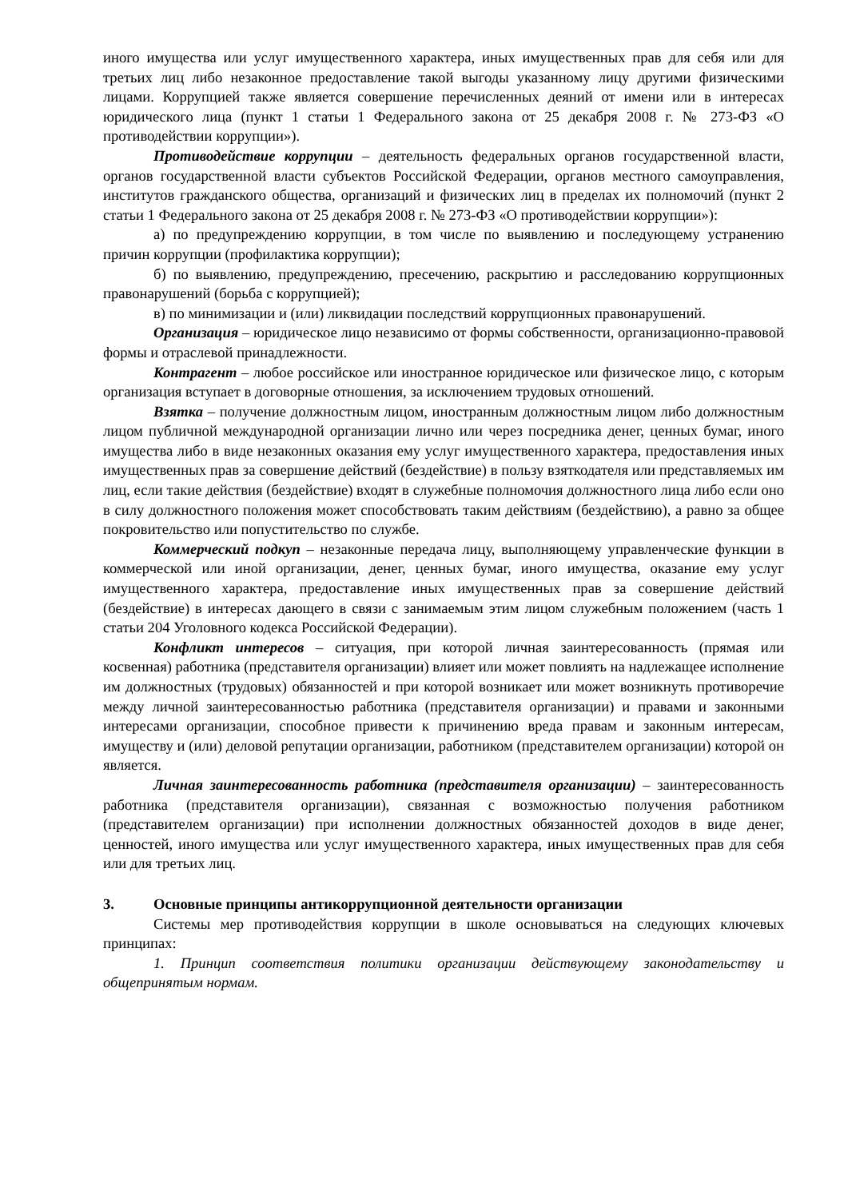иного имущества или услуг имущественного характера, иных имущественных прав для себя или для третьих лиц либо незаконное предоставление такой выгоды указанному лицу другими физическими лицами. Коррупцией также является совершение перечисленных деяний от имени или в интересах юридического лица (пункт 1 статьи 1 Федерального закона от 25 декабря 2008 г. № 273-ФЗ «О противодействии коррупции»).
Противодействие коррупции – деятельность федеральных органов государственной власти, органов государственной власти субъектов Российской Федерации, органов местного самоуправления, институтов гражданского общества, организаций и физических лиц в пределах их полномочий (пункт 2 статьи 1 Федерального закона от 25 декабря 2008 г. № 273-ФЗ «О противодействии коррупции»):
а) по предупреждению коррупции, в том числе по выявлению и последующему устранению причин коррупции (профилактика коррупции);
б) по выявлению, предупреждению, пресечению, раскрытию и расследованию коррупционных правонарушений (борьба с коррупцией);
в) по минимизации и (или) ликвидации последствий коррупционных правонарушений.
Организация – юридическое лицо независимо от формы собственности, организационно-правовой формы и отраслевой принадлежности.
Контрагент – любое российское или иностранное юридическое или физическое лицо, с которым организация вступает в договорные отношения, за исключением трудовых отношений.
Взятка – получение должностным лицом, иностранным должностным лицом либо должностным лицом публичной международной организации лично или через посредника денег, ценных бумаг, иного имущества либо в виде незаконных оказания ему услуг имущественного характера, предоставления иных имущественных прав за совершение действий (бездействие) в пользу взяткодателя или представляемых им лиц, если такие действия (бездействие) входят в служебные полномочия должностного лица либо если оно в силу должностного положения может способствовать таким действиям (бездействию), а равно за общее покровительство или попустительство по службе.
Коммерческий подкуп – незаконные передача лицу, выполняющему управленческие функции в коммерческой или иной организации, денег, ценных бумаг, иного имущества, оказание ему услуг имущественного характера, предоставление иных имущественных прав за совершение действий (бездействие) в интересах дающего в связи с занимаемым этим лицом служебным положением (часть 1 статьи 204 Уголовного кодекса Российской Федерации).
Конфликт интересов – ситуация, при которой личная заинтересованность (прямая или косвенная) работника (представителя организации) влияет или может повлиять на надлежащее исполнение им должностных (трудовых) обязанностей и при которой возникает или может возникнуть противоречие между личной заинтересованностью работника (представителя организации) и правами и законными интересами организации, способное привести к причинению вреда правам и законным интересам, имуществу и (или) деловой репутации организации, работником (представителем организации) которой он является.
Личная заинтересованность работника (представителя организации) – заинтересованность работника (представителя организации), связанная с возможностью получения работником (представителем организации) при исполнении должностных обязанностей доходов в виде денег, ценностей, иного имущества или услуг имущественного характера, иных имущественных прав для себя или для третьих лиц.
3. Основные принципы антикоррупционной деятельности организации
Системы мер противодействия коррупции в школе основываться на следующих ключевых принципах:
1. Принцип соответствия политики организации действующему законодательству и общепринятым нормам.